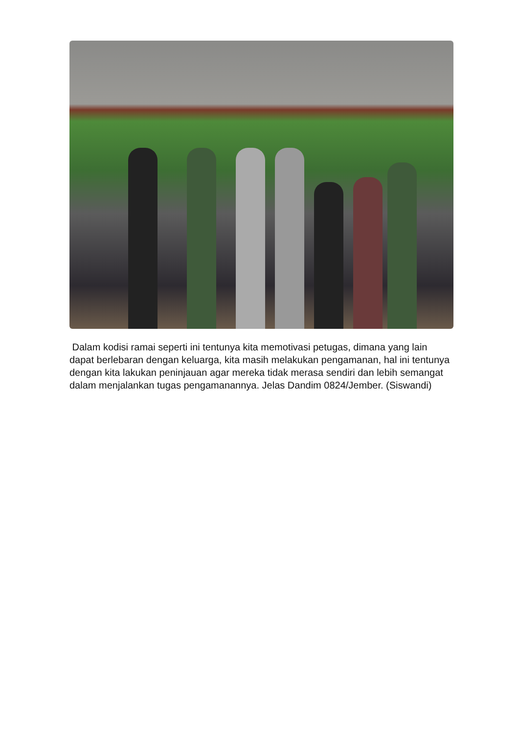Dalam kodisi ramai seperti ini tentunya kita memotivasi petugas, dimana yang lain dapat berlebaran dengan keluarga, kita masih melakukan pengamanan, hal ini tentunya dengan kita lakukan peninjauan agar mereka tidak merasa sendiri dan lebih semangat dalam menjalankan tugas pengamanannya. Jelas Dandim 0824/Jember. (Siswandi)